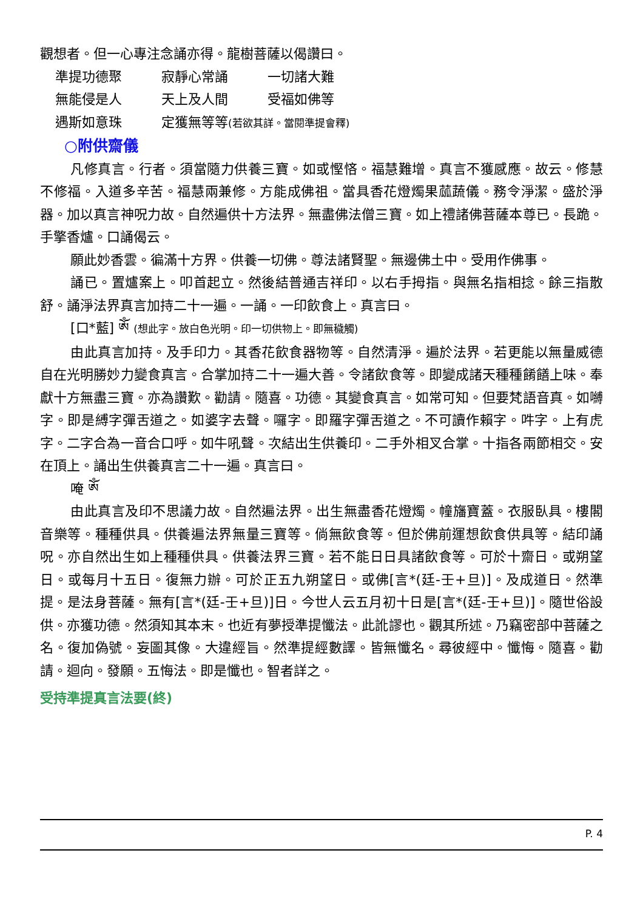觀想者。但一心專注念誦亦得。龍樹菩薩以偈讚曰。
準提功德聚 寂靜心常誦 一切諸大難
無能侵是人 天上及人間 受福如佛等
遇斯如意珠 定獲無等等(若欲其詳。當閱準提會釋)
○附供齋儀
凡修真言。行者。須當隨力供養三寶。如或慳悋。福慧難增。真言不獲感應。故云。修慧不修福。入道多辛苦。福慧兩兼修。方能成佛祖。當具香花燈燭果蓏蔬儀。務令淨潔。盛於淨器。加以真言神呪力故。自然遍供十方法界。無盡佛法僧三寶。如上禮諸佛菩薩本尊已。長跪。手擎香爐。口誦偈云。
願此妙香雲。徧滿十方界。供養一切佛。尊法諸賢聖。無邊佛土中。受用作佛事。
誦已。置爐案上。叩首起立。然後結普通吉祥印。以右手拇指。與無名指相捻。餘三指散舒。誦淨法界真言加持二十一遍。一誦。一印飲食上。真言曰。
[口*藍] ༀ (想此字。放白色光明。印一切供物上。即無穢觸)
由此真言加持。及手印力。其香花飲食器物等。自然清淨。遍於法界。若更能以無量威德自在光明勝妙力變食真言。合掌加持二十一遍大善。令諸飲食等。即變成諸天種種餚饍上味。奉獻十方無盡三寶。亦為讚歎。勸請。隨喜。功德。其變食真言。如常可知。但要梵語音真。如嚩字。即是縛字彈舌道之。如婆字去聲。囉字。即羅字彈舌道之。不可讀作賴字。吽字。上有虎字。二字合為一音合口呼。如牛吼聲。次結出生供養印。二手外相叉合掌。十指各兩節相交。安在頂上。誦出生供養真言二十一遍。真言曰。
唵 ༀ
由此真言及印不思議力故。自然遍法界。出生無盡香花燈燭。幢旛寶蓋。衣服臥具。樓閣音樂等。種種供具。供養遍法界無量三寶等。倘無飲食等。但於佛前運想飲食供具等。結印誦呪。亦自然出生如上種種供具。供養法界三寶。若不能日日具諸飲食等。可於十齋日。或朔望日。或每月十五日。復無力辦。可於正五九朔望日。或佛[言*(廷-壬+旦)]。及成道日。然準提。是法身菩薩。無有[言*(廷-壬+旦)]日。今世人云五月初十日是[言*(廷-壬+旦)]。隨世俗設供。亦獲功德。然須知其本末。也近有夢授準提懺法。此訛謬也。觀其所述。乃竊密部中菩薩之名。復加偽號。妄圖其像。大違經旨。然準提經數譯。皆無懺名。尋彼經中。懺悔。隨喜。勸請。迴向。發願。五悔法。即是懺也。智者詳之。
受持準提真言法要(終)
P. 4